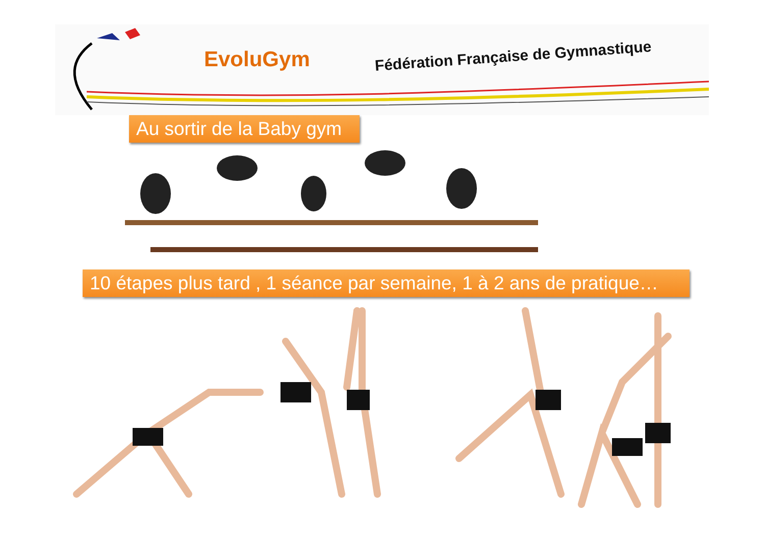EvoluGym
Fédération Française de Gymnastique
Au sortir de la Baby gym
10 étapes plus tard , 1 séance par semaine, 1 à 2 ans de pratique…